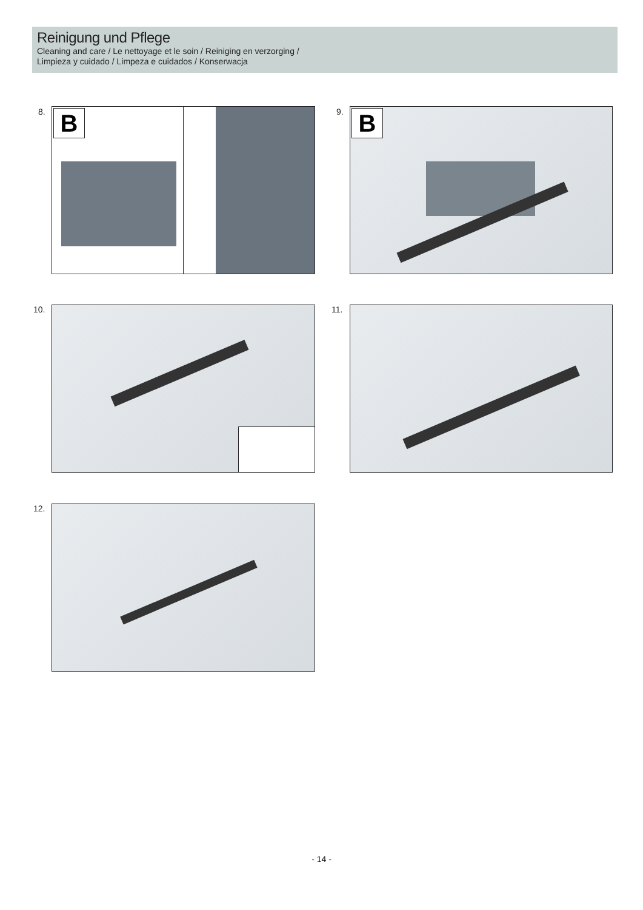Reinigung und Pflege
Cleaning and care / Le nettoyage et le soin / Reiniging en verzorging /
Limpieza y cuidado / Limpeza e cuidados / Konserwacja
8. B 9. B
10. 11.
12.
- 14 -